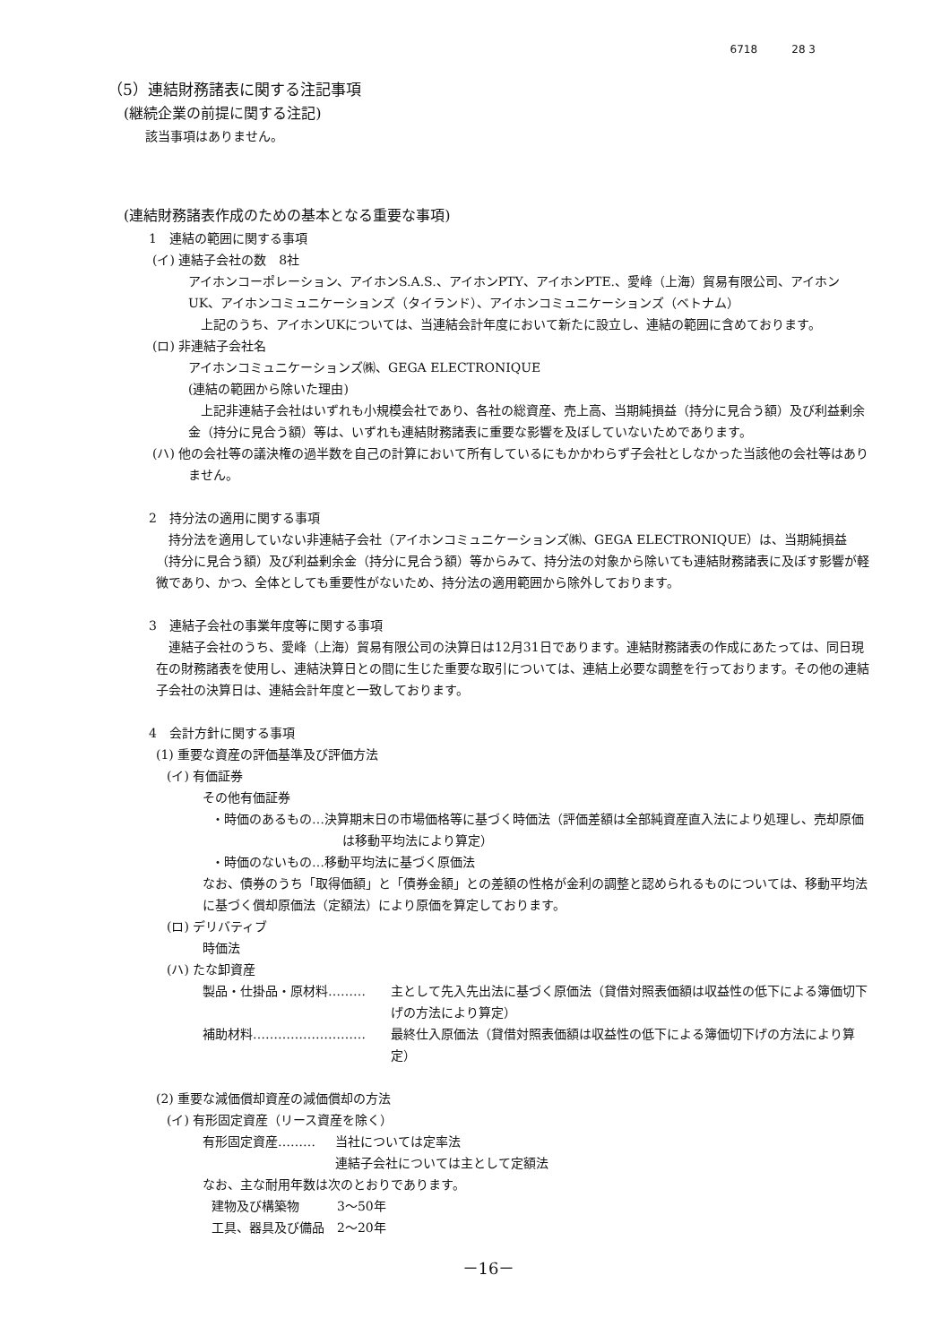6718 28 3
（5）連結財務諸表に関する注記事項
(継続企業の前提に関する注記)
該当事項はありません。
(連結財務諸表作成のための基本となる重要な事項)
1　連結の範囲に関する事項
(イ) 連結子会社の数　8社
アイホンコーポレーション、アイホンS.A.S.、アイホンPTY、アイホンPTE.、愛峰（上海）貿易有限公司、アイホンUK、アイホンコミュニケーションズ（タイランド）、アイホンコミュニケーションズ（ベトナム）
　上記のうち、アイホンUKについては、当連結会計年度において新たに設立し、連結の範囲に含めております。
(ロ) 非連結子会社名
アイホンコミュニケーションズ㈱、GEGA ELECTRONIQUE
(連結の範囲から除いた理由)
　上記非連結子会社はいずれも小規模会社であり、各社の総資産、売上高、当期純損益（持分に見合う額）及び利益剰余金（持分に見合う額）等は、いずれも連結財務諸表に重要な影響を及ぼしていないためであります。
(ハ) 他の会社等の議決権の過半数を自己の計算において所有しているにもかかわらず子会社としなかった当該他の会社等はありません。
2　持分法の適用に関する事項
　持分法を適用していない非連結子会社（アイホンコミュニケーションズ㈱、GEGA ELECTRONIQUE）は、当期純損益（持分に見合う額）及び利益剰余金（持分に見合う額）等からみて、持分法の対象から除いても連結財務諸表に及ぼす影響が軽微であり、かつ、全体としても重要性がないため、持分法の適用範囲から除外しております。
3　連結子会社の事業年度等に関する事項
　連結子会社のうち、愛峰（上海）貿易有限公司の決算日は12月31日であります。連結財務諸表の作成にあたっては、同日現在の財務諸表を使用し、連結決算日との間に生じた重要な取引については、連結上必要な調整を行っております。その他の連結子会社の決算日は、連結会計年度と一致しております。
4　会計方針に関する事項
(1) 重要な資産の評価基準及び評価方法
(イ) 有価証券
その他有価証券
・時価のあるもの…決算期末日の市場価格等に基づく時価法（評価差額は全部純資産直入法により処理し、売却原価は移動平均法により算定）
・時価のないもの…移動平均法に基づく原価法
なお、債券のうち「取得価額」と「債券金額」との差額の性格が金利の調整と認められるものについては、移動平均法に基づく償却原価法（定額法）により原価を算定しております。
(ロ) デリバティブ
時価法
(ハ) たな卸資産
製品・仕掛品・原材料……… 主として先入先出法に基づく原価法（貸借対照表価額は収益性の低下による簿価切下げの方法により算定）
補助材料……………………… 最終仕入原価法（貸借対照表価額は収益性の低下による簿価切下げの方法により算定）
(2) 重要な減価償却資産の減価償却の方法
(イ) 有形固定資産（リース資産を除く）
有形固定資産……… 当社については定率法
連結子会社については主として定額法
なお、主な耐用年数は次のとおりであります。
建物及び構築物　　　3～50年
工具、器具及び備品　2～20年
－16－